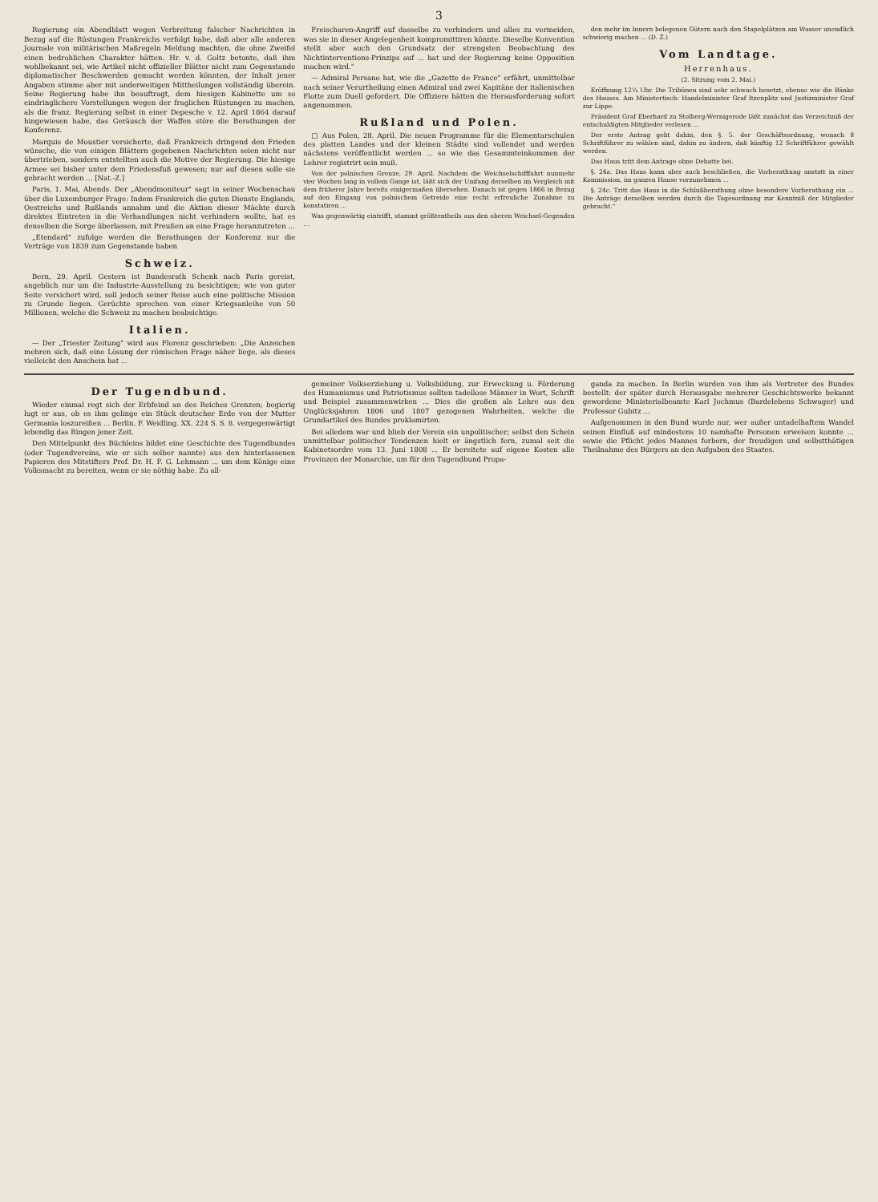3
Regierung ein Abendblatt wegen Verbreitung falscher Nachrichten in Bezug auf die Rüstungen Frankreichs verfolgt habe, daß aber alle anderen Journale von militärischen Maßregeln Meldung machten, die ohne Zweifel einen bedrohlichen Charakter hätten. Hr. v. d. Goltz betonte, daß ihm wohlbekannt sei, wie Artikel nicht offizieller Blätter nicht zum Gegenstande diplomatischer Beschwerden gemacht werden könnten, der Inhalt jener Angaben stimme aber mit anderweitigen Mittheilungen vollständig überein. Seine Regierung habe ihn beauftragt, dem hiesigen Kabinette um so eindringlichere Vorstellungen wegen der fraglichen Rüstungen zu machen, als die franz. Regierung selbst in einer Depesche v. 12. April 1864 darauf hingewiesen habe, das Geräusch der Waffen störe die Berathungen der Konferenz.
Marquis de Moustier versicherte, daß Frankreich dringend den Frieden wünsche, die von einigen Blättern gegebenen Nachrichten seien nicht nur übertrieben, sondern entstellten auch die Motive der Regierung. Die hiesige Armee sei bisher unter dem Friedensfuß gewesen; nur auf diesen solle sie gebracht werden ... [Nat.-Z.]
Paris, 1. Mai, Abends. Der „Abendmoniteur" sagt in seiner Wochenschau über die Luxemburger Frage: Indem Frankreich die guten Dienste Englands, Oestreichs und Rußlands annahm und die Aktion dieser Mächte durch direktes Eintreten in die Verhandlungen nicht verhindern wollte, hat es denselben die Sorge überlassen, mit Preußen an eine Frage heranzutreten ...
„Etendard" zufolge werden die Berathungen der Konferenz nur die Verträge von 1839 zum Gegenstande haben
Schweiz.
Bern, 29. April. Gestern ist Bundesrath Schenk nach Paris gereist, angeblich nur um die Industrie-Ausstellung zu besichtigen; wie von guter Seite versichert wird, soll jedoch seiner Reise auch eine politische Mission zu Grunde liegen. Gerüchte sprechen von einer Kriegsanleihe von 50 Millionen, welche die Schweiz zu machen beabsichtige.
Italien.
— Der „Triester Zeitung" wird aus Florenz geschrieben: „Die Anzeichen mehren sich, daß eine Lösung der römischen Frage näher liege, als dieses vielleicht den Anschein hat ...
Freischaren-Angriff auf dasselbe zu verhindern und alles zu vermeiden, was sie in dieser Angelegenheit kompromittiren könnte. Dieselbe Konvention stellt aber auch den Grundsatz der strengsten Beobachtung des Nichtinterventions-Prinzips auf ... hat und der Regierung keine Opposition machen wird."
— Admiral Persano hat, wie die „Gazette de France" erfährt, unmittelbar nach seiner Verurtheilung einen Admiral und zwei Kapitäne der italienischen Flotte zum Duell gefordert. Die Offiziere hätten die Herausforderung sofort angenommen.
Rußland und Polen.
□ Aus Polen, 28. April. Die neuen Programme für die Elementarschulen des platten Landes und der kleinen Städte sind vollendet und werden nächstens veröffentlicht werden ... so wie das Gesammteinkommen der Lehrer registrirt sein muß.
Von der polnischen Grenze, 29. April. Nachdem die Weichselschifffahrt nunmehr vier Wochen lang in vollem Gange ist, läßt sich der Umfang derselben im Vergleich mit dem früherer Jahre bereits einigermaßen übersehen. Danach ist gegen 1866 in Bezug auf den Eingang von polnischem Getreide eine recht erfreuliche Zunahme zu konstatiren ...
Was gegenwärtig eintrifft, stammt größtentheils aus den oberen Weichsel-Gegenden ...
den mehr im Innern belegenen Gütern nach den Stapelplätzen am Wasser unendlich schwierig machen ... (D. Z.)
Vom Landtage.
Herrenhaus.
(2. Sitzung vom 2. Mai.)
Eröffnung 12¼ Uhr. Die Tribünen sind sehr schwach besetzt, ebenso wie die Bänke des Hauses. Am Ministertisch: Handelminister Graf Itzenplitz und Justizminister Graf zur Lippe.
Präsident Graf Eberhard zu Stolberg-Wernigerode läßt zunächst das Verzeichniß der entschuldigten Mitglieder verlesen ...
Der erste Antrag geht dahin, den §. 5. der Geschäftsordnung, wonach 8 Schriftführer zu wählen sind, dahin zu ändern, daß künftig 12 Schriftführer gewählt werden.
Das Haus tritt dem Antrage ohne Debatte bei.
§. 24a. Das Haus kann aber auch beschließen, die Vorberathung anstatt in einer Kommission, im ganzen Hause vorzunehmen ...
§. 24c. Tritt das Haus in die Schlußberathung ohne besondere Vorberathung ein ... Die Anträge derselben werden durch die Tagesordnung zur Kenntniß der Mitglieder gebracht."
Der Tugendbund.
Wieder einmal regt sich der Erbfeind an des Reiches Grenzen; begierig lugt er aus, ob es ihm gelinge ein Stück deutscher Erde von der Mutter Germania loszureißen ... Berlin. F. Weidling. XX. 224 S. S. 8. vergegenwärtigt lebendig das Ringen jener Zeit.
Den Mittelpunkt des Büchleins bildet eine Geschichte des Tugendbundes (oder Tugendvereins, wie er sich selber nannte) aus den hinterlassenen Papieren des Mitstifters Prof. Dr. H. F. G. Lehmann ... um dem Könige eine Volksmacht zu bereiten, wenn er sie nöthig habe. Zu all-
gemeiner Volkserziehung u. Volksbildung, zur Erweckung u. Förderung des Humanismus und Patriotismus sollten tadellose Männer in Wort, Schrift und Beispiel zusammenwirken ... Dies die großen als Lehre aus den Unglücksjahren 1806 und 1807 gezogenen Wahrheiten, welche die Grundartikel des Bundes proklamirten.
Bei alledem war und blieb der Verein ein unpolitischer; selbst den Schein unmittelbar politischer Tendenzen hielt er ängstlich fern, zumal seit die Kabinetsordre vom 13. Juni 1808 ... Er bereitete auf eigene Kosten alle Provinzen der Monarchie, um für den Tugendbund Propa-
ganda zu machen. In Berlin wurden von ihm als Vertreter des Bundes bestellt: der später durch Herausgabe mehrerer Geschichtswerke bekannt gewordene Ministerialbeamte Karl Jochmus (Bardelebens Schwager) und Professor Gubitz ...
Aufgenommen in den Bund wurde nur, wer außer untadelhaftem Wandel seinen Einfluß auf mindestens 10 namhafte Personen erweisen konnte ... sowie die Pflicht jedes Mannes forbern, der freudigen und selbstthätigen Theilnahme des Bürgers an den Aufgaben des Staates.